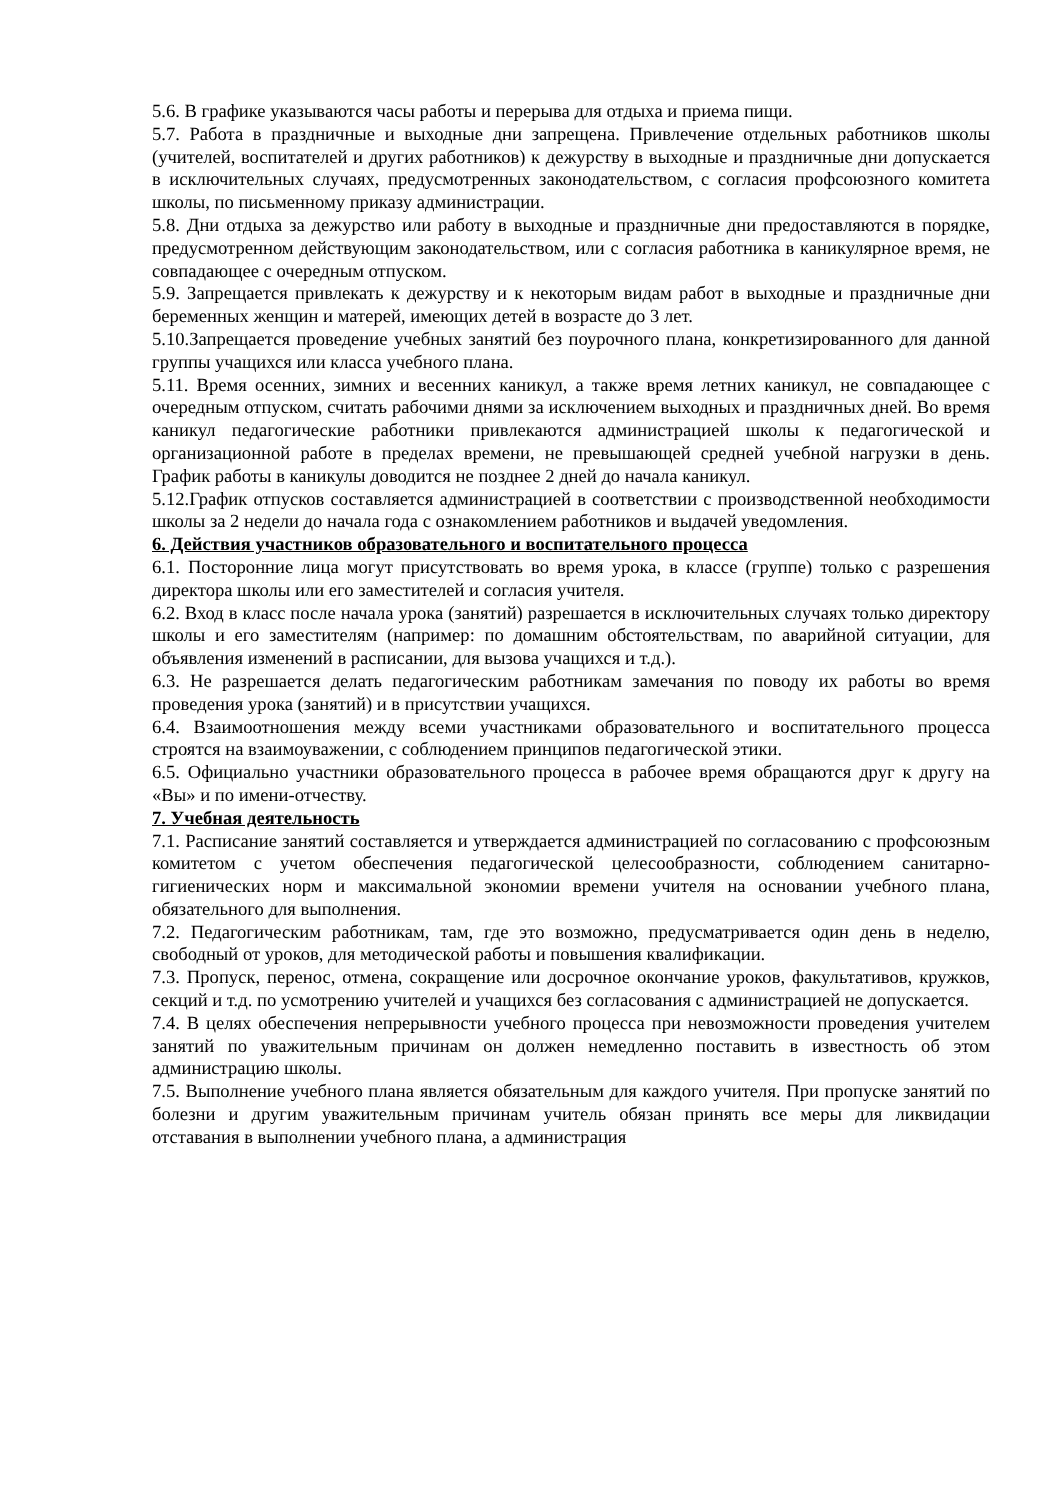5.6. В графике указываются часы работы и перерыва для отдыха и приема пищи.
5.7. Работа в праздничные и выходные дни запрещена. Привлечение отдельных работников школы (учителей, воспитателей и других работников) к дежурству в выходные и праздничные дни допускается в исключительных случаях, предусмотренных законодательством, с согласия профсоюзного комитета школы, по письменному приказу администрации.
5.8. Дни отдыха за дежурство или работу в выходные и праздничные дни предоставляются в порядке, предусмотренном действующим законодательством, или с согласия работника в каникулярное время, не совпадающее с очередным отпуском.
5.9. Запрещается привлекать к дежурству и к некоторым видам работ в выходные и праздничные дни беременных женщин и матерей, имеющих детей в возрасте до 3 лет.
5.10.Запрещается проведение учебных занятий без поурочного плана, конкретизированного для данной группы учащихся или класса учебного плана.
5.11. Время осенних, зимних и весенних каникул, а также время летних каникул, не совпадающее с очередным отпуском, считать рабочими днями за исключением выходных и праздничных дней. Во время каникул педагогические работники привлекаются администрацией школы к педагогической и организационной работе в пределах времени, не превышающей средней учебной нагрузки в день. График работы в каникулы доводится не позднее 2 дней до начала каникул.
5.12.График отпусков составляется администрацией в соответствии с производственной необходимости школы за 2 недели до начала года с ознакомлением работников и выдачей уведомления.
6. Действия участников образовательного и воспитательного процесса
6.1. Посторонние лица могут присутствовать во время урока, в классе (группе) только с разрешения директора школы или его заместителей и согласия учителя.
6.2. Вход в класс после начала урока (занятий) разрешается в исключительных случаях только директору школы и его заместителям (например: по домашним обстоятельствам, по аварийной ситуации, для объявления изменений в расписании, для вызова учащихся и т.д.).
6.3. Не разрешается делать педагогическим работникам замечания по поводу их работы во время проведения урока (занятий) и в присутствии учащихся.
6.4. Взаимоотношения между всеми участниками образовательного и воспитательного процесса строятся на взаимоуважении, с соблюдением принципов педагогической этики.
6.5. Официально участники образовательного процесса в рабочее время обращаются друг к другу на «Вы» и по имени-отчеству.
7. Учебная деятельность
7.1. Расписание занятий составляется и утверждается администрацией по согласованию с профсоюзным комитетом с учетом обеспечения педагогической целесообразности, соблюдением санитарно-гигиенических норм и максимальной экономии времени учителя на основании учебного плана, обязательного для выполнения.
7.2. Педагогическим работникам, там, где это возможно, предусматривается один день в неделю, свободный от уроков, для методической работы и повышения квалификации.
7.3. Пропуск, перенос, отмена, сокращение или досрочное окончание уроков, факультативов, кружков, секций и т.д. по усмотрению учителей и учащихся без согласования с администрацией не допускается.
7.4. В целях обеспечения непрерывности учебного процесса при невозможности проведения учителем занятий по уважительным причинам он должен немедленно поставить в известность об этом администрацию школы.
7.5. Выполнение учебного плана является обязательным для каждого учителя. При пропуске занятий по болезни и другим уважительным причинам учитель обязан принять все меры для ликвидации отставания в выполнении учебного плана, а администрация